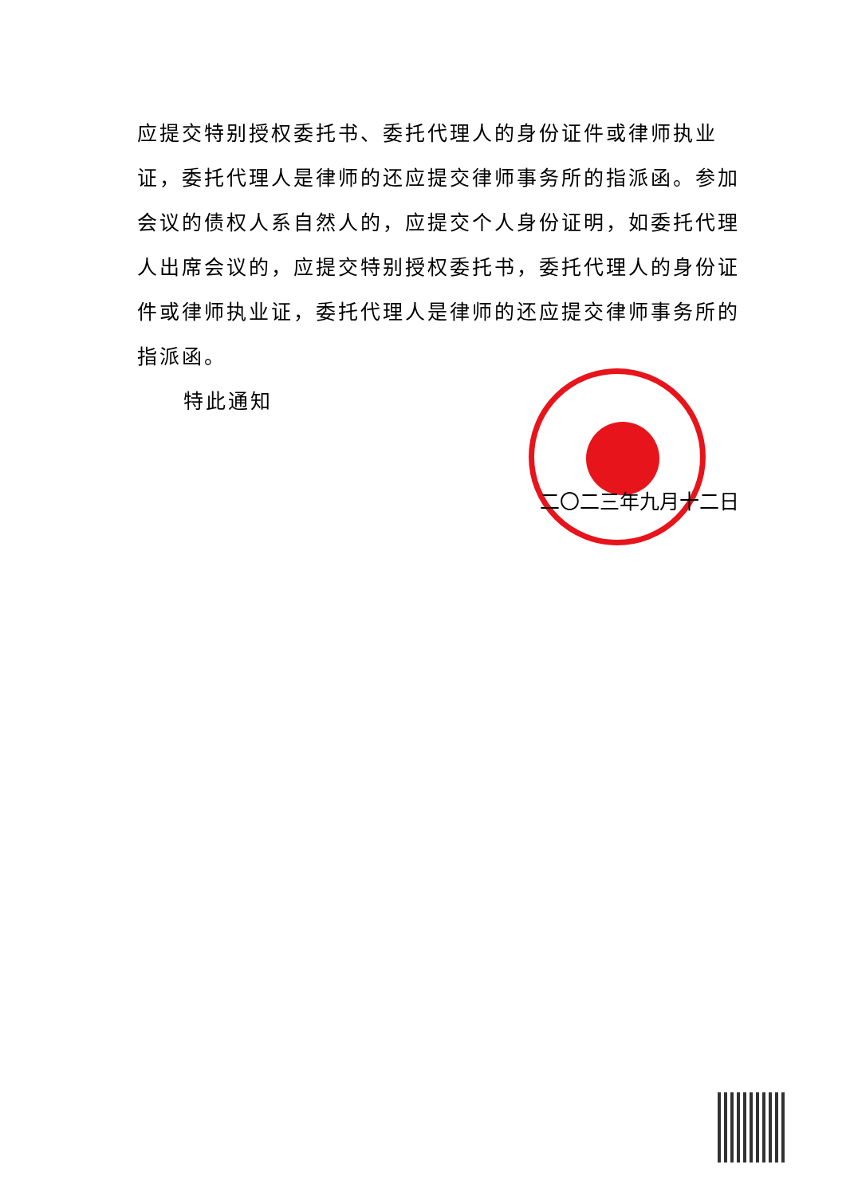应提交特别授权委托书、委托代理人的身份证件或律师执业证，委托代理人是律师的还应提交律师事务所的指派函。参加会议的债权人系自然人的，应提交个人身份证明，如委托代理人出席会议的，应提交特别授权委托书，委托代理人的身份证件或律师执业证，委托代理人是律师的还应提交律师事务所的指派函。
特此通知
二〇二三年九月十二日